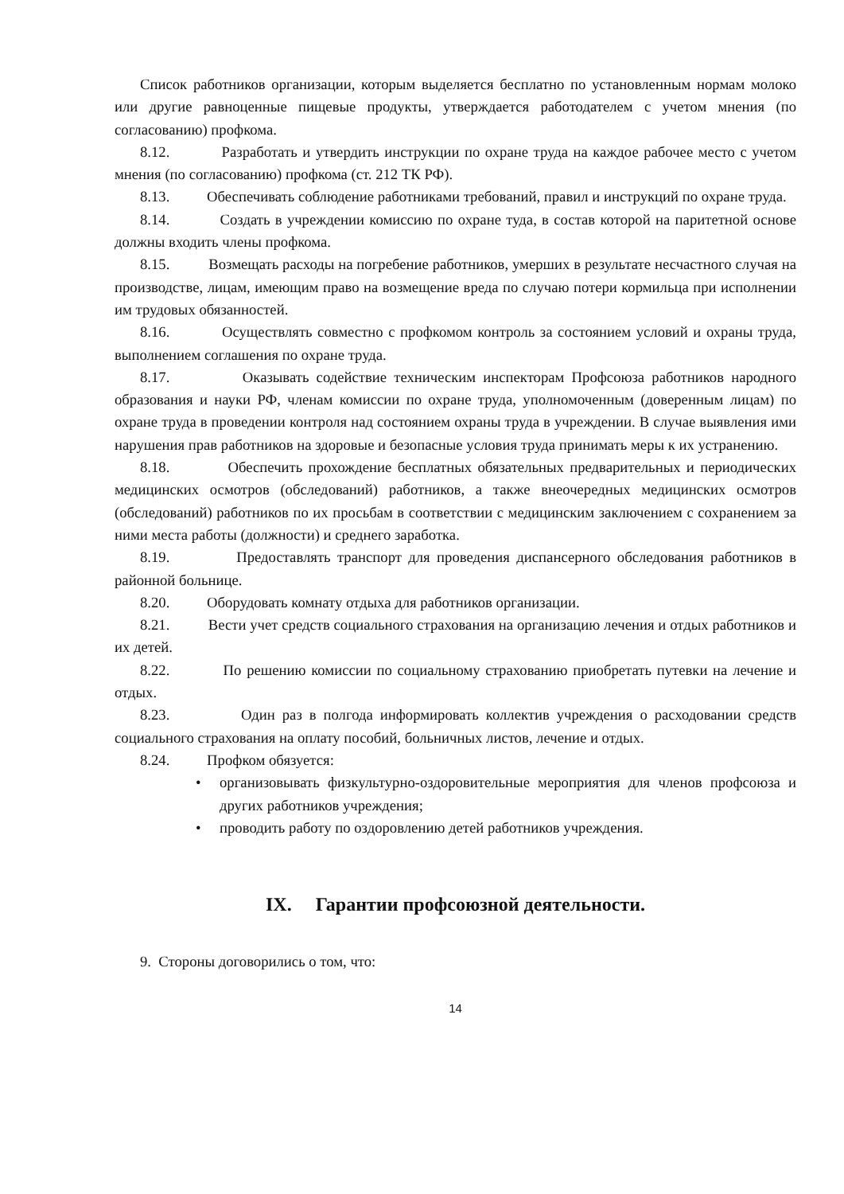Список работников организации, которым выделяется бесплатно по установленным нормам молоко или другие равноценные пищевые продукты, утверждается работодателем с учетом мнения (по согласованию) профкома.
8.12. Разработать и утвердить инструкции по охране труда на каждое рабочее место с учетом мнения (по согласованию) профкома (ст. 212 ТК РФ).
8.13. Обеспечивать соблюдение работниками требований, правил и инструкций по охране труда.
8.14. Создать в учреждении комиссию по охране туда, в состав которой на паритетной основе должны входить члены профкома.
8.15. Возмещать расходы на погребение работников, умерших в результате несчастного случая на производстве, лицам, имеющим право на возмещение вреда по случаю потери кормильца при исполнении им трудовых обязанностей.
8.16. Осуществлять совместно с профкомом контроль за состоянием условий и охраны труда, выполнением соглашения по охране труда.
8.17. Оказывать содействие техническим инспекторам Профсоюза работников народного образования и науки РФ, членам комиссии по охране труда, уполномоченным (доверенным лицам) по охране труда в проведении контроля над состоянием охраны труда в учреждении. В случае выявления ими нарушения прав работников на здоровые и безопасные условия труда принимать меры к их устранению.
8.18. Обеспечить прохождение бесплатных обязательных предварительных и периодических медицинских осмотров (обследований) работников, а также внеочередных медицинских осмотров (обследований) работников по их просьбам в соответствии с медицинским заключением с сохранением за ними места работы (должности) и среднего заработка.
8.19. Предоставлять транспорт для проведения диспансерного обследования работников в районной больнице.
8.20. Оборудовать комнату отдыха для работников организации.
8.21. Вести учет средств социального страхования на организацию лечения и отдых работников и их детей.
8.22. По решению комиссии по социальному страхованию приобретать путевки на лечение и отдых.
8.23. Один раз в полгода информировать коллектив учреждения о расходовании средств социального страхования на оплату пособий, больничных листов, лечение и отдых.
8.24. Профком обязуется:
• организовывать физкультурно-оздоровительные мероприятия для членов профсоюза и других работников учреждения;
• проводить работу по оздоровлению детей работников учреждения.
IX. Гарантии профсоюзной деятельности.
9. Стороны договорились о том, что:
14